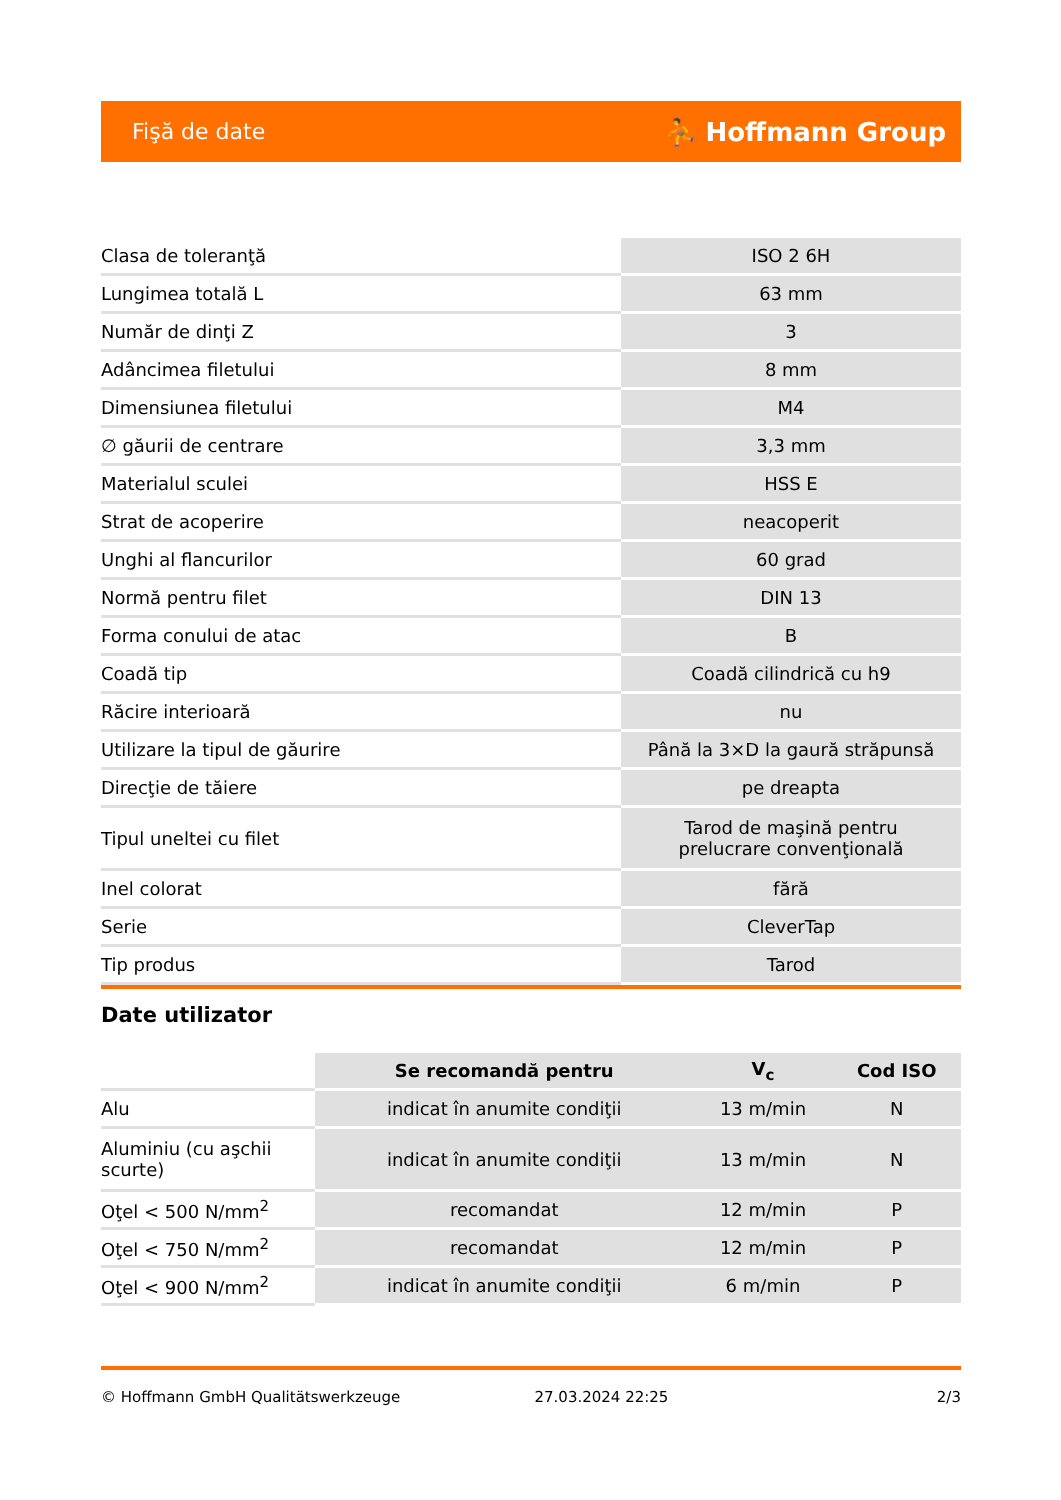Fişă de date ⛹ Hoffmann Group
| Clasa de toleranţă | ISO 2 6H |
| Lungimea totală L | 63 mm |
| Număr de dinţi Z | 3 |
| Adâncimea filetului | 8 mm |
| Dimensiunea filetului | M4 |
| ∅ găurii de centrare | 3,3 mm |
| Materialul sculei | HSS E |
| Strat de acoperire | neacoperit |
| Unghi al flancurilor | 60 grad |
| Normă pentru filet | DIN 13 |
| Forma conului de atac | B |
| Coadă tip | Coadă cilindrică cu h9 |
| Răcire interioară | nu |
| Utilizare la tipul de găurire | Până la 3×D la gaură străpunsă |
| Direcţie de tăiere | pe dreapta |
| Tipul uneltei cu filet | Tarod de maşină pentru prelucrare convenţională |
| Inel colorat | fără |
| Serie | CleverTap |
| Tip produs | Tarod |
Date utilizator
| | Se recomandă pentru | V<sub>c</sub> | Cod ISO |
| --- | --- | --- | --- |
| Alu | indicat în anumite condiţii | 13 m/min | N |
| Aluminiu (cu aşchii scurte) | indicat în anumite condiţii | 13 m/min | N |
| Oţel < 500 N/mm<sup>2</sup> | recomandat | 12 m/min | P |
| Oţel < 750 N/mm<sup>2</sup> | recomandat | 12 m/min | P |
| Oţel < 900 N/mm<sup>2</sup> | indicat în anumite condiţii | 6 m/min | P |
© Hoffmann GmbH Qualitätswerkzeuge 27.03.2024 22:25 2/3